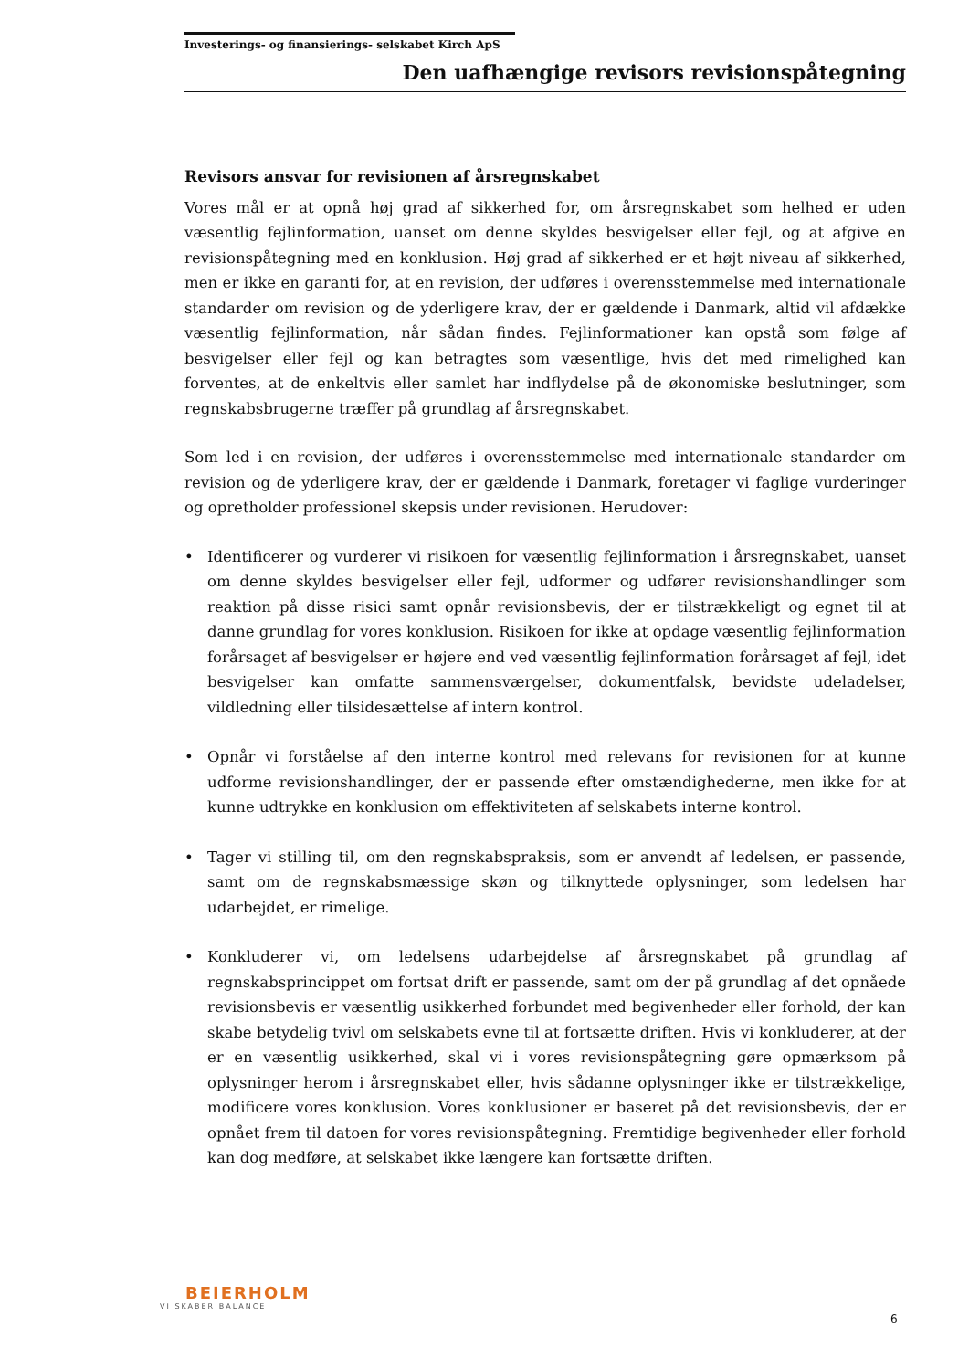Investerings- og finansierings- selskabet Kirch ApS
Den uafhængige revisors revisionspåtegning
Revisors ansvar for revisionen af årsregnskabet
Vores mål er at opnå høj grad af sikkerhed for, om årsregnskabet som helhed er uden væsentlig fejlinformation, uanset om denne skyldes besvigelser eller fejl, og at afgive en revisionspåtegning med en konklusion. Høj grad af sikkerhed er et højt niveau af sikkerhed, men er ikke en garanti for, at en revision, der udføres i overensstemmelse med internationale standarder om revision og de yderligere krav, der er gældende i Danmark, altid vil afdække væsentlig fejlinformation, når sådan findes. Fejlinformationer kan opstå som følge af besvigelser eller fejl og kan betragtes som væsentlige, hvis det med rimelighed kan forventes, at de enkeltvis eller samlet har indflydelse på de økonomiske beslutninger, som regnskabsbrugerne træffer på grundlag af årsregnskabet.
Som led i en revision, der udføres i overensstemmelse med internationale standarder om revision og de yderligere krav, der er gældende i Danmark, foretager vi faglige vurderinger og opretholder professionel skepsis under revisionen. Herudover:
• Identificerer og vurderer vi risikoen for væsentlig fejlinformation i årsregnskabet, uanset om denne skyldes besvigelser eller fejl, udformer og udfører revisionshandlinger som reaktion på disse risici samt opnår revisionsbevis, der er tilstrækkeligt og egnet til at danne grundlag for vores konklusion. Risikoen for ikke at opdage væsentlig fejlinformation forårsaget af besvigelser er højere end ved væsentlig fejlinformation forårsaget af fejl, idet besvigelser kan omfatte sammensværgelser, dokumentfalsk, bevidste udeladelser, vildledning eller tilsidesættelse af intern kontrol.
• Opnår vi forståelse af den interne kontrol med relevans for revisionen for at kunne udforme revisionshandlinger, der er passende efter omstændighederne, men ikke for at kunne udtrykke en konklusion om effektiviteten af selskabets interne kontrol.
• Tager vi stilling til, om den regnskabspraksis, som er anvendt af ledelsen, er passende, samt om de regnskabsmæssige skøn og tilknyttede oplysninger, som ledelsen har udarbejdet, er rimelige.
• Konkluderer vi, om ledelsens udarbejdelse af årsregnskabet på grundlag af regnskabsprincippet om fortsat drift er passende, samt om der på grundlag af det opnåede revisionsbevis er væsentlig usikkerhed forbundet med begivenheder eller forhold, der kan skabe betydelig tvivl om selskabets evne til at fortsætte driften. Hvis vi konkluderer, at der er en væsentlig usikkerhed, skal vi i vores revisionspåtegning gøre opmærksom på oplysninger herom i årsregnskabet eller, hvis sådanne oplysninger ikke er tilstrækkelige, modificere vores konklusion. Vores konklusioner er baseret på det revisionsbevis, der er opnået frem til datoen for vores revisionspåtegning. Fremtidige begivenheder eller forhold kan dog medføre, at selskabet ikke længere kan fortsætte driften.
BEIERHOLM
VI SKABER BALANCE
6